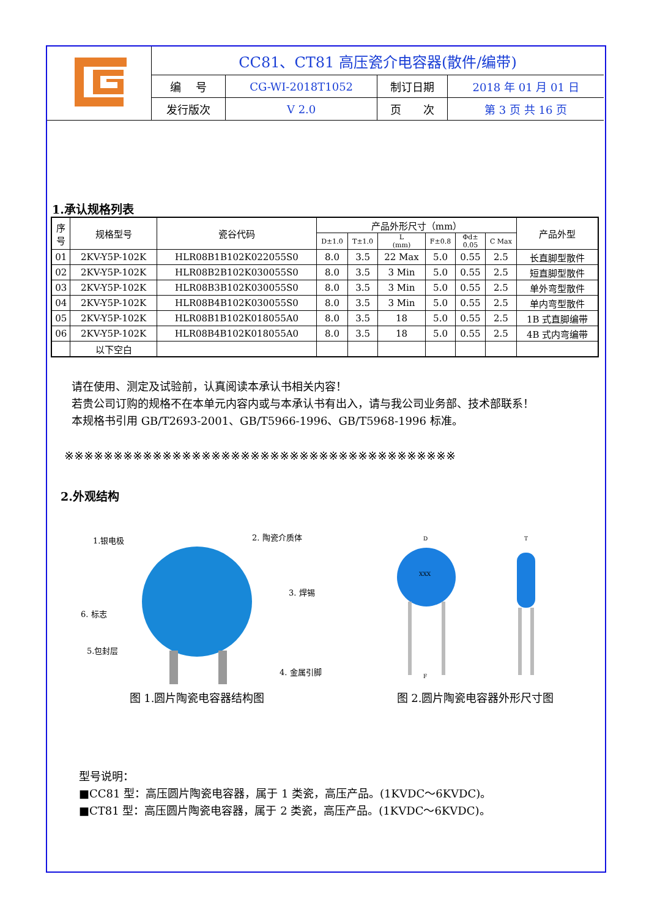| | CC81、CT81 高压瓷介电容器(散件/编带) | | | |
| | 编 号 | CG-WI-2018T1052 | 制订日期 | 2018 年 01 月 01 日 |
| | 发行版次 | V 2.0 | 页 次 | 第 3 页 共 16 页 |
1.承认规格列表
| 序 号 | 规格型号 | 瓷谷代码 | 产品外形尺寸（mm） | | | | | | 产品外型 |
| --- | --- | --- | --- | --- | --- | --- | --- | --- | --- |
| | | | D±1.0 | T±1.0 | L (mm) | F±0.8 | Φd± 0.05 | C Max | |
| 01 | 2KV-Y5P-102K | HLR08B1B102K022055S0 | 8.0 | 3.5 | 22 Max | 5.0 | 0.55 | 2.5 | 长直脚型散件 |
| 02 | 2KV-Y5P-102K | HLR08B2B102K030055S0 | 8.0 | 3.5 | 3 Min | 5.0 | 0.55 | 2.5 | 短直脚型散件 |
| 03 | 2KV-Y5P-102K | HLR08B3B102K030055S0 | 8.0 | 3.5 | 3 Min | 5.0 | 0.55 | 2.5 | 单外弯型散件 |
| 04 | 2KV-Y5P-102K | HLR08B4B102K030055S0 | 8.0 | 3.5 | 3 Min | 5.0 | 0.55 | 2.5 | 单内弯型散件 |
| 05 | 2KV-Y5P-102K | HLR08B1B102K018055A0 | 8.0 | 3.5 | 18 | 5.0 | 0.55 | 2.5 | 1B 式直脚编带 |
| 06 | 2KV-Y5P-102K | HLR08B4B102K018055A0 | 8.0 | 3.5 | 18 | 5.0 | 0.55 | 2.5 | 4B 式内弯编带 |
| | 以下空白 | | | | | | | | |
请在使用、测定及试验前，认真阅读本承认书相关内容！
若贵公司订购的规格不在本单元内容内或与本承认书有出入，请与我公司业务部、技术部联系！
本规格书引用 GB/T2693-2001、GB/T5966-1996、GB/T5968-1996 标准。
※※※※※※※※※※※※※※※※※※※※※※※※※※※※※※※※※※※※※※※※
2.外观结构
1.银电极
2. 陶瓷介质体
3. 焊锡
4. 金属引脚
5.包封层
6. 标志
图 1.圆片陶瓷电容器结构图
D
T
XXX
F
图 2.圆片陶瓷电容器外形尺寸图
型号说明：
■CC81 型：高压圆片陶瓷电容器，属于 1 类瓷，高压产品。(1KVDC～6KVDC)。
■CT81 型：高压圆片陶瓷电容器，属于 2 类瓷，高压产品。(1KVDC～6KVDC)。